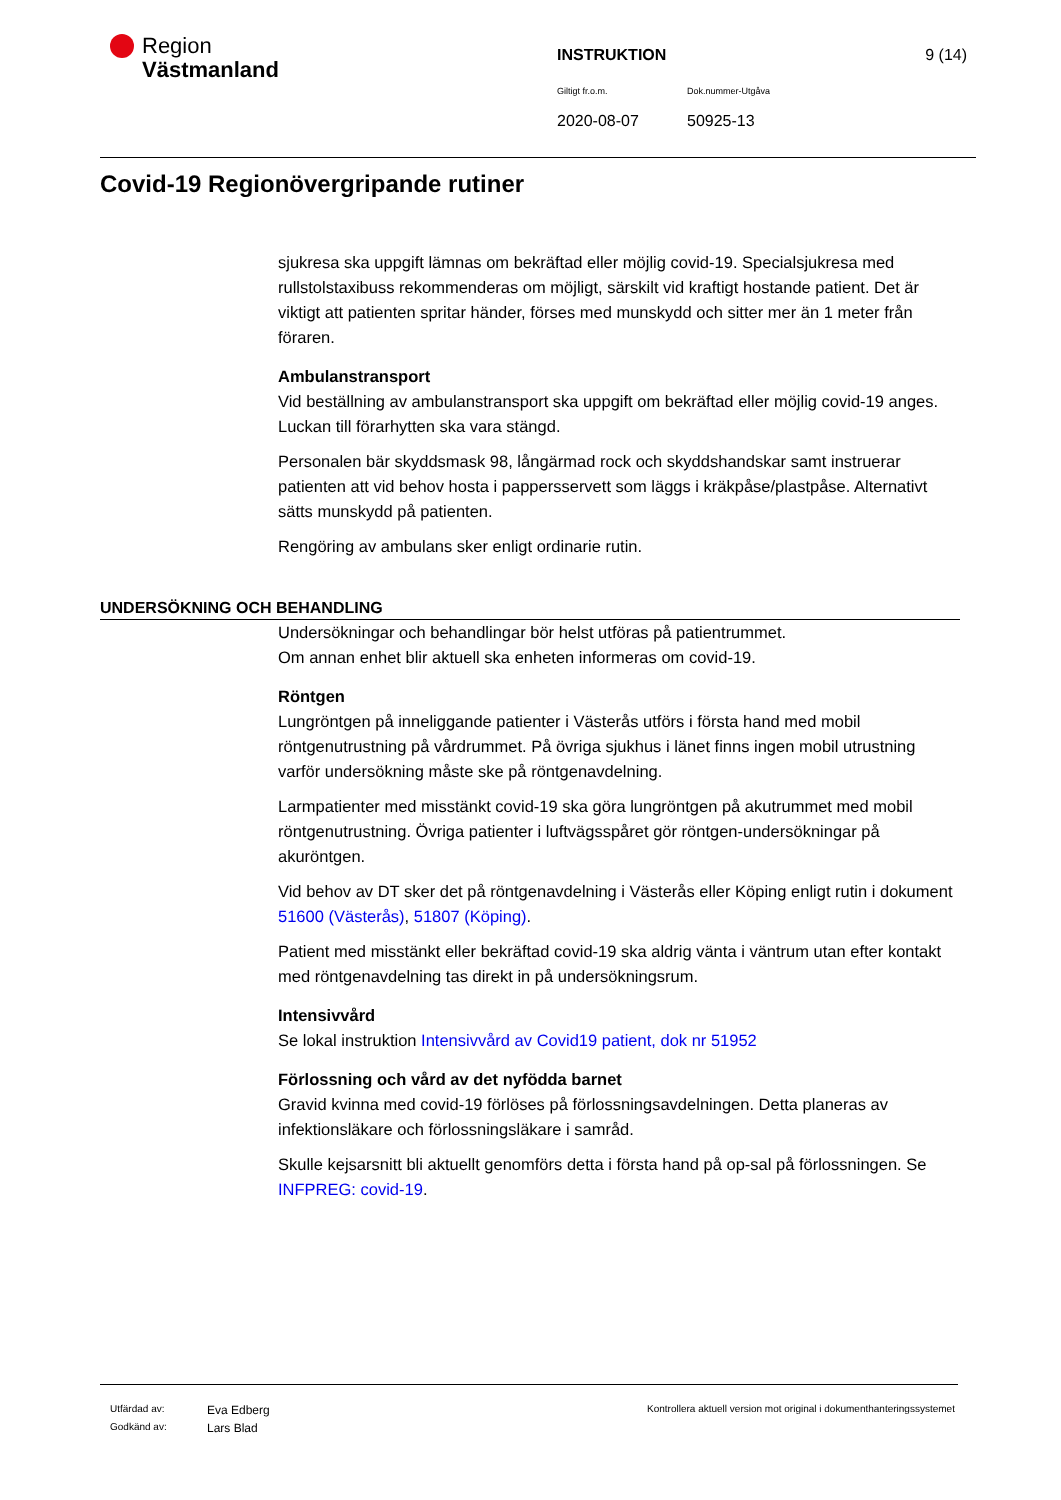Region
Västmanland
INSTRUKTION 9 (14)
Giltigt fr.o.m. Dok.nummer-Utgåva
2020-08-07 50925-13
Covid-19 Regionövergripande rutiner
sjukresa ska uppgift lämnas om bekräftad eller möjlig covid-19. Specialsjukresa med rullstolstaxibuss rekommenderas om möjligt, särskilt vid kraftigt hostande patient. Det är viktigt att patienten spritar händer, förses med munskydd och sitter mer än 1 meter från föraren.
Ambulanstransport
Vid beställning av ambulanstransport ska uppgift om bekräftad eller möjlig covid-19 anges. Luckan till förarhytten ska vara stängd.
Personalen bär skyddsmask 98, långärmad rock och skyddshandskar samt instruerar patienten att vid behov hosta i pappersservett som läggs i kräkpåse/plastpåse. Alternativt sätts munskydd på patienten.
Rengöring av ambulans sker enligt ordinarie rutin.
UNDERSÖKNING OCH BEHANDLING
Undersökningar och behandlingar bör helst utföras på patientrummet.
Om annan enhet blir aktuell ska enheten informeras om covid-19.
Röntgen
Lungröntgen på inneliggande patienter i Västerås utförs i första hand med mobil röntgenutrustning på vårdrummet. På övriga sjukhus i länet finns ingen mobil utrustning varför undersökning måste ske på röntgenavdelning.
Larmpatienter med misstänkt covid-19 ska göra lungröntgen på akutrummet med mobil röntgenutrustning. Övriga patienter i luftvägsspåret gör röntgen-undersökningar på akuröntgen.
Vid behov av DT sker det på röntgenavdelning i Västerås eller Köping enligt rutin i dokument 51600 (Västerås), 51807 (Köping).
Patient med misstänkt eller bekräftad covid-19 ska aldrig vänta i väntrum utan efter kontakt med röntgenavdelning tas direkt in på undersökningsrum.
Intensivvård
Se lokal instruktion Intensivvård av Covid19 patient, dok nr 51952
Förlossning och vård av det nyfödda barnet
Gravid kvinna med covid-19 förlöses på förlossningsavdelningen. Detta planeras av infektionsläkare och förlossningsläkare i samråd.
Skulle kejsarsnitt bli aktuellt genomförs detta i första hand på op-sal på förlossningen. Se INFPREG: covid-19.
Utfärdad av: Eva Edberg Kontrollera aktuell version mot original i dokumenthanteringssystemet
Godkänd av: Lars Blad